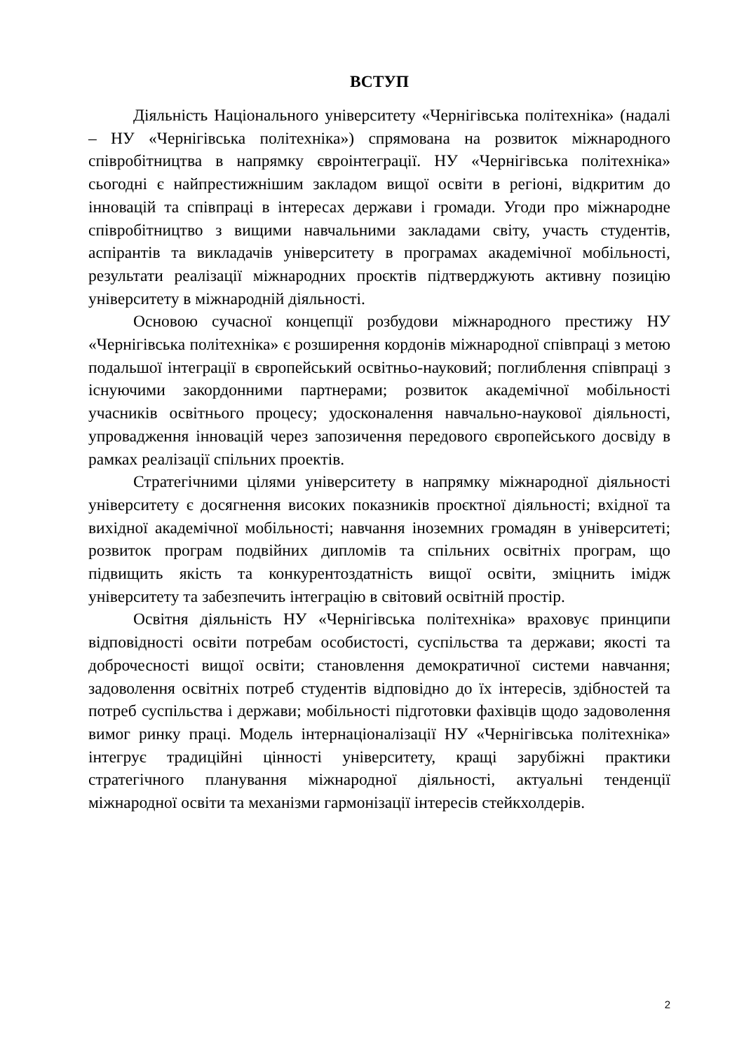ВСТУП
Діяльність Національного університету «Чернігівська політехніка» (надалі – НУ «Чернігівська політехніка») спрямована на розвиток міжнародного співробітництва в напрямку євроінтеграції. НУ «Чернігівська політехніка» сьогодні є найпрестижнішим закладом вищої освіти в регіоні, відкритим до інновацій та співпраці в інтересах держави і громади. Угоди про міжнародне співробітництво з вищими навчальними закладами світу, участь студентів, аспірантів та викладачів університету в програмах академічної мобільності, результати реалізації міжнародних проєктів підтверджують активну позицію університету в міжнародній діяльності.
Основою сучасної концепції розбудови міжнародного престижу НУ «Чернігівська політехніка» є розширення кордонів міжнародної співпраці з метою подальшої інтеграції в європейський освітньо-науковий; поглиблення співпраці з існуючими закордонними партнерами; розвиток академічної мобільності учасників освітнього процесу; удосконалення навчально-наукової діяльності, упровадження інновацій через запозичення передового європейського досвіду в рамках реалізації спільних проектів.
Стратегічними цілями університету в напрямку міжнародної діяльності університету є досягнення високих показників проєктної діяльності; вхідної та вихідної академічної мобільності; навчання іноземних громадян в університеті; розвиток програм подвійних дипломів та спільних освітніх програм, що підвищить якість та конкурентоздатність вищої освіти, зміцнить імідж університету та забезпечить інтеграцію в світовий освітній простір.
Освітня діяльність НУ «Чернігівська політехніка» враховує принципи відповідності освіти потребам особистості, суспільства та держави; якості та доброчесності вищої освіти; становлення демократичної системи навчання; задоволення освітніх потреб студентів відповідно до їх інтересів, здібностей та потреб суспільства і держави; мобільності підготовки фахівців щодо задоволення вимог ринку праці. Модель інтернаціоналізації НУ «Чернігівська політехніка» інтегрує традиційні цінності університету, кращі зарубіжні практики стратегічного планування міжнародної діяльності, актуальні тенденції міжнародної освіти та механізми гармонізації інтересів стейкхолдерів.
2